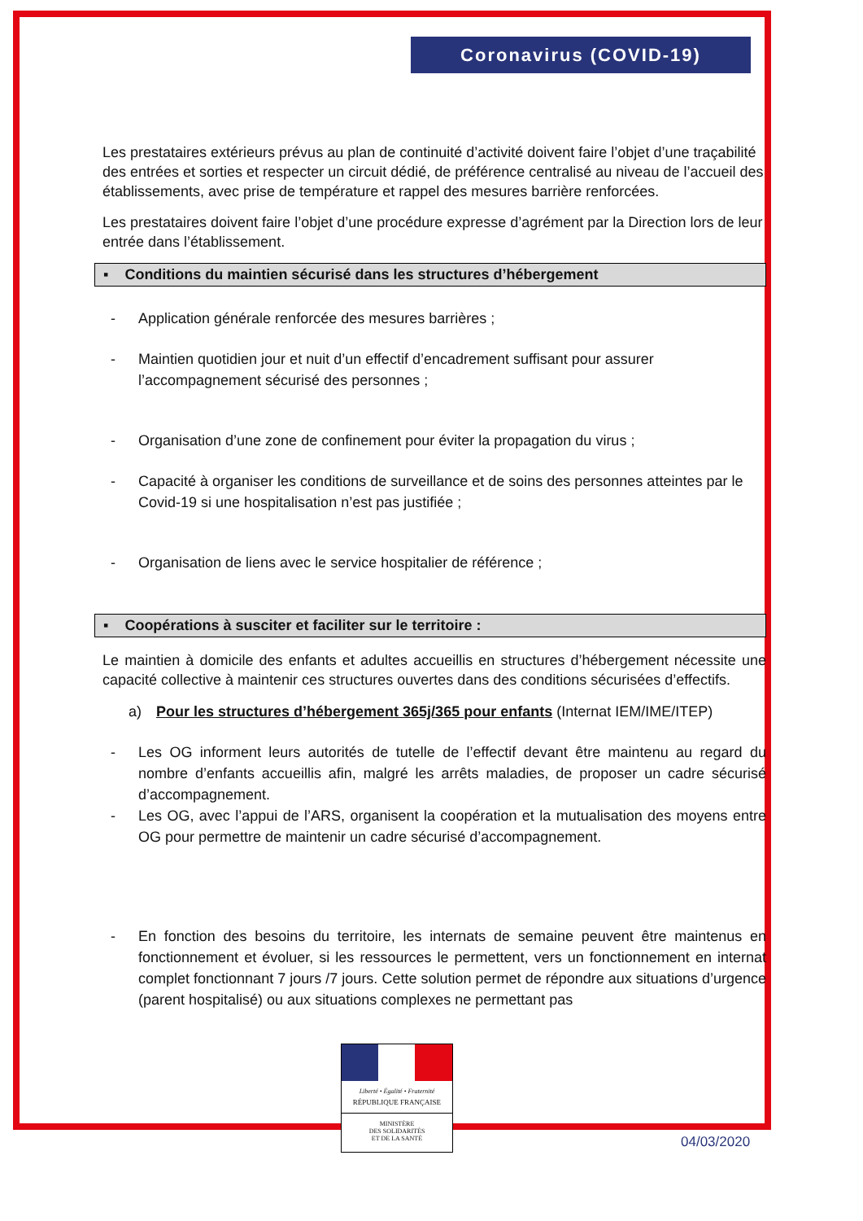Coronavirus (COVID-19)
Les prestataires extérieurs prévus au plan de continuité d’activité doivent faire l’objet d’une traçabilité des entrées et sorties et respecter un circuit dédié, de préférence centralisé au niveau de l’accueil des établissements, avec prise de température et rappel des mesures barrière renforcées.
Les prestataires doivent faire l’objet d’une procédure expresse d’agrément par la Direction lors de leur entrée dans l’établissement.
▪ Conditions du maintien sécurisé dans les structures d’hébergement
- Application générale renforcée des mesures barrières ;
- Maintien quotidien jour et nuit d’un effectif d’encadrement suffisant pour assurer l’accompagnement sécurisé des personnes ;
- Organisation d’une zone de confinement pour éviter la propagation du virus ;
- Capacité à organiser les conditions de surveillance et de soins des personnes atteintes par le Covid-19 si une hospitalisation n’est pas justifiée ;
- Organisation de liens avec le service hospitalier de référence ;
▪ Coopérations à susciter et faciliter sur le territoire :
Le maintien à domicile des enfants et adultes accueillis en structures d’hébergement nécessite une capacité collective à maintenir ces structures ouvertes dans des conditions sécurisées d’effectifs.
a) Pour les structures d’hébergement 365j/365 pour enfants (Internat IEM/IME/ITEP)
- Les OG informent leurs autorités de tutelle de l’effectif devant être maintenu au regard du nombre d’enfants accueillis afin, malgré les arrêts maladies, de proposer un cadre sécurisé d’accompagnement.
- Les OG, avec l’appui de l’ARS, organisent la coopération et la mutualisation des moyens entre OG pour permettre de maintenir un cadre sécurisé d’accompagnement.
- En fonction des besoins du territoire, les internats de semaine peuvent être maintenus en fonctionnement et évoluer, si les ressources le permettent, vers un fonctionnement en internat complet fonctionnant 7 jours /7 jours. Cette solution permet de répondre aux situations d’urgence (parent hospitalisé) ou aux situations complexes ne permettant pas
Liberté • Égalité • Fraternité
RÉPUBLIQUE FRANÇAISE
MINISTÈRE
DES SOLIDARITÉS
ET DE LA SANTÉ
04/03/2020